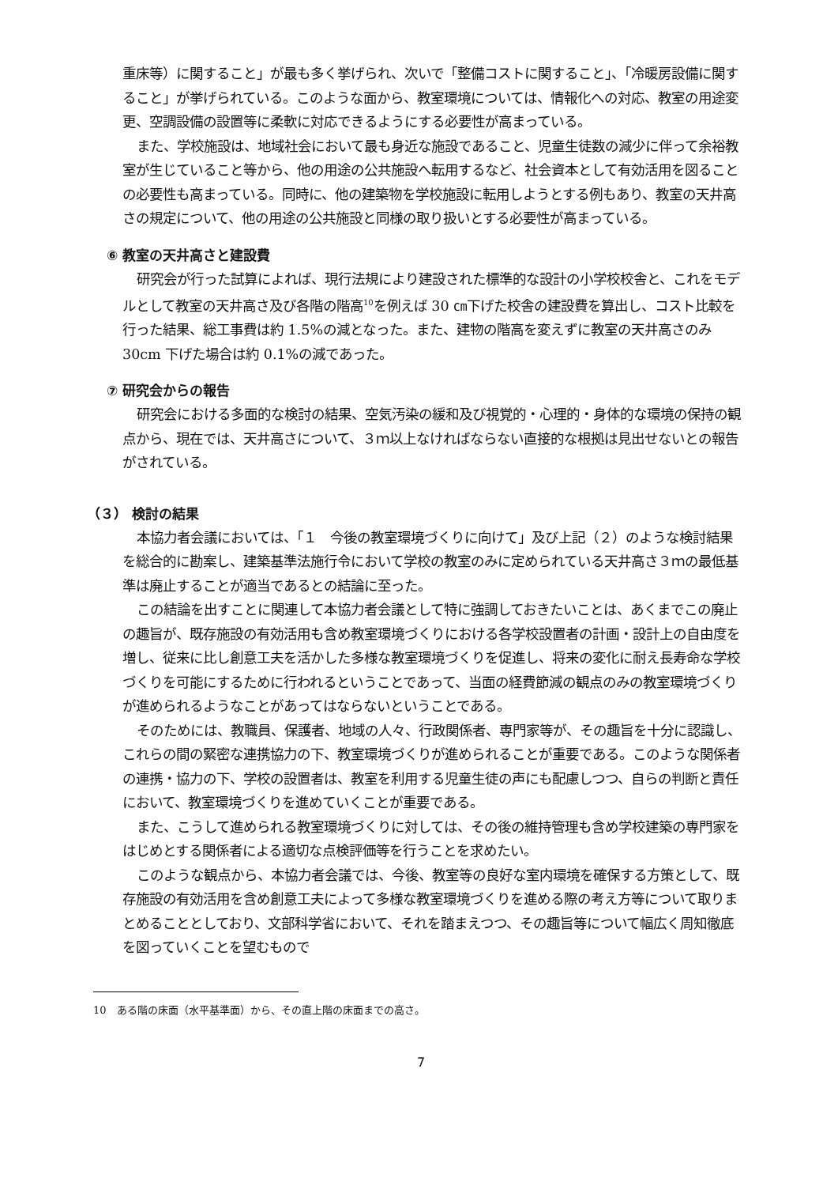重床等）に関すること」が最も多く挙げられ、次いで「整備コストに関すること」、「冷暖房設備に関すること」が挙げられている。このような面から、教室環境については、情報化への対応、教室の用途変更、空調設備の設置等に柔軟に対応できるようにする必要性が高まっている。
また、学校施設は、地域社会において最も身近な施設であること、児童生徒数の減少に伴って余裕教室が生じていること等から、他の用途の公共施設へ転用するなど、社会資本として有効活用を図ることの必要性も高まっている。同時に、他の建築物を学校施設に転用しようとする例もあり、教室の天井高さの規定について、他の用途の公共施設と同様の取り扱いとする必要性が高まっている。
⑥ 教室の天井高さと建設費
研究会が行った試算によれば、現行法規により建設された標準的な設計の小学校校舎と、これをモデルとして教室の天井高さ及び各階の階高<sup>10</sup>を例えば 30 ㎝下げた校舎の建設費を算出し、コスト比較を行った結果、総工事費は約 1.5%の減となった。また、建物の階高を変えずに教室の天井高さのみ 30cm 下げた場合は約 0.1%の減であった。
⑦ 研究会からの報告
研究会における多面的な検討の結果、空気汚染の緩和及び視覚的・心理的・身体的な環境の保持の観点から、現在では、天井高さについて、３ｍ以上なければならない直接的な根拠は見出せないとの報告がされている。
（３） 検討の結果
本協力者会議においては、「１　今後の教室環境づくりに向けて」及び上記（２）のような検討結果を総合的に勘案し、建築基準法施行令において学校の教室のみに定められている天井高さ３ｍの最低基準は廃止することが適当であるとの結論に至った。
この結論を出すことに関連して本協力者会議として特に強調しておきたいことは、あくまでこの廃止の趣旨が、既存施設の有効活用も含め教室環境づくりにおける各学校設置者の計画・設計上の自由度を増し、従来に比し創意工夫を活かした多様な教室環境づくりを促進し、将来の変化に耐え長寿命な学校づくりを可能にするために行われるということであって、当面の経費節減の観点のみの教室環境づくりが進められるようなことがあってはならないということである。
そのためには、教職員、保護者、地域の人々、行政関係者、専門家等が、その趣旨を十分に認識し、これらの間の緊密な連携協力の下、教室環境づくりが進められることが重要である。このような関係者の連携・協力の下、学校の設置者は、教室を利用する児童生徒の声にも配慮しつつ、自らの判断と責任において、教室環境づくりを進めていくことが重要である。
また、こうして進められる教室環境づくりに対しては、その後の維持管理も含め学校建築の専門家をはじめとする関係者による適切な点検評価等を行うことを求めたい。
このような観点から、本協力者会議では、今後、教室等の良好な室内環境を確保する方策として、既存施設の有効活用を含め創意工夫によって多様な教室環境づくりを進める際の考え方等について取りまとめることとしており、文部科学省において、それを踏まえつつ、その趣旨等について幅広く周知徹底を図っていくことを望むもので
10　ある階の床面（水平基準面）から、その直上階の床面までの高さ。
7